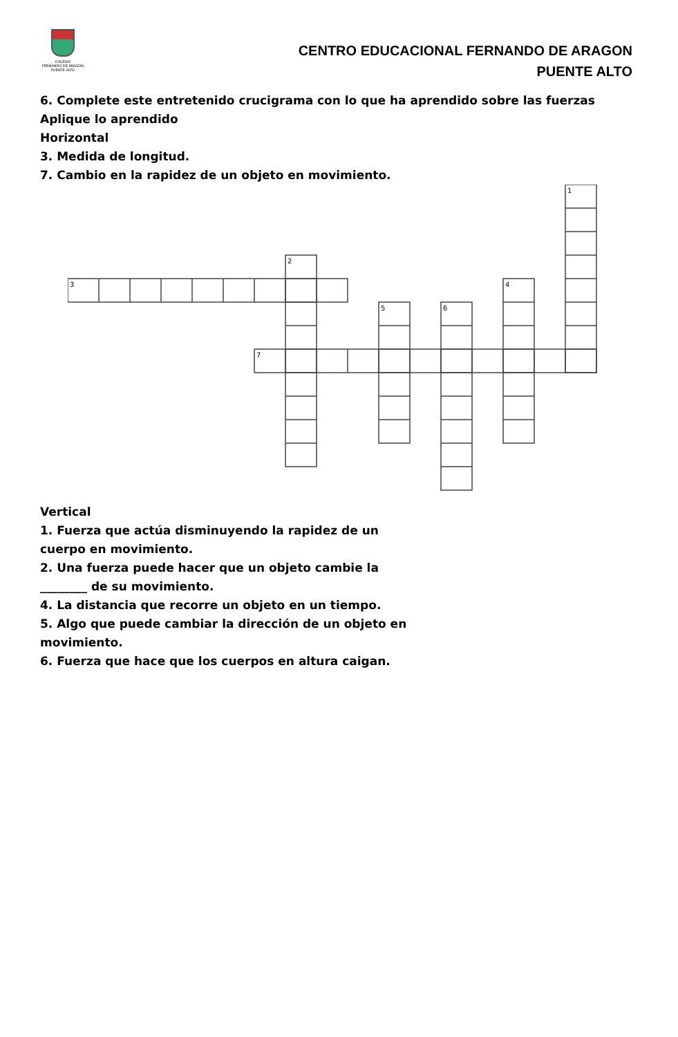COLEGIO
FERNANDO DE ARAGÓN
PUENTE ALTO
CENTRO EDUCACIONAL FERNANDO DE ARAGON
PUENTE ALTO
6. Complete este entretenido crucigrama con lo que ha aprendido sobre las fuerzas
Aplique lo aprendido
Horizontal
3. Medida de longitud.
7. Cambio en la rapidez de un objeto en movimiento.
1
2
3
4
5
6
7
Vertical
1. Fuerza que actúa disminuyendo la rapidez de un
cuerpo en movimiento.
2. Una fuerza puede hacer que un objeto cambie la
________ de su movimiento.
4. La distancia que recorre un objeto en un tiempo.
5. Algo que puede cambiar la dirección de un objeto en
movimiento.
6. Fuerza que hace que los cuerpos en altura caigan.